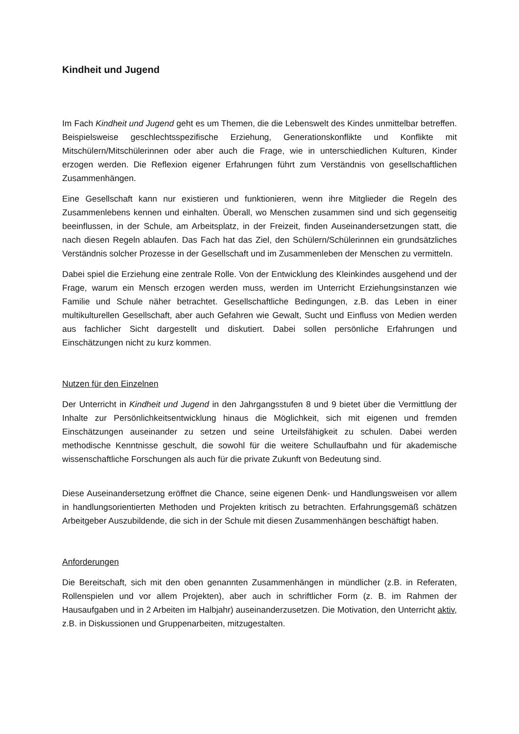Kindheit und Jugend
Im Fach Kindheit und Jugend geht es um Themen, die die Lebenswelt des Kindes unmittelbar betreffen. Beispielsweise geschlechtsspezifische Erziehung, Generationskonflikte und Konflikte mit Mitschülern/Mitschülerinnen oder aber auch die Frage, wie in unterschiedlichen Kulturen, Kinder erzogen werden. Die Reflexion eigener Erfahrungen führt zum Verständnis von gesellschaftlichen Zusammenhängen.
Eine Gesellschaft kann nur existieren und funktionieren, wenn ihre Mitglieder die Regeln des Zusammenlebens kennen und einhalten. Überall, wo Menschen zusammen sind und sich gegenseitig beeinflussen, in der Schule, am Arbeitsplatz, in der Freizeit, finden Auseinandersetzungen statt, die nach diesen Regeln ablaufen. Das Fach hat das Ziel, den Schülern/Schülerinnen ein grundsätzliches Verständnis solcher Prozesse in der Gesellschaft und im Zusammenleben der Menschen zu vermitteln.
Dabei spiel die Erziehung eine zentrale Rolle. Von der Entwicklung des Kleinkindes ausgehend und der Frage, warum ein Mensch erzogen werden muss, werden im Unterricht Erziehungsinstanzen wie Familie und Schule näher betrachtet. Gesellschaftliche Bedingungen, z.B. das Leben in einer multikulturellen Gesellschaft, aber auch Gefahren wie Gewalt, Sucht und Einfluss von Medien werden aus fachlicher Sicht dargestellt und diskutiert. Dabei sollen persönliche Erfahrungen und Einschätzungen nicht zu kurz kommen.
Nutzen für den Einzelnen
Der Unterricht in Kindheit und Jugend in den Jahrgangsstufen 8 und 9 bietet über die Vermittlung der Inhalte zur Persönlichkeitsentwicklung hinaus die Möglichkeit, sich mit eigenen und fremden Einschätzungen auseinander zu setzen und seine Urteilsfähigkeit zu schulen. Dabei werden methodische Kenntnisse geschult, die sowohl für die weitere Schullaufbahn und für akademische wissenschaftliche Forschungen als auch für die private Zukunft von Bedeutung sind.
Diese Auseinandersetzung eröffnet die Chance, seine eigenen Denk- und Handlungsweisen vor allem in handlungsorientierten Methoden und Projekten kritisch zu betrachten. Erfahrungsgemäß schätzen Arbeitgeber Auszubildende, die sich in der Schule mit diesen Zusammenhängen beschäftigt haben.
Anforderungen
Die Bereitschaft, sich mit den oben genannten Zusammenhängen in mündlicher (z.B. in Referaten, Rollenspielen und vor allem Projekten), aber auch in schriftlicher Form (z. B. im Rahmen der Hausaufgaben und in 2 Arbeiten im Halbjahr) auseinanderzusetzen. Die Motivation, den Unterricht aktiv, z.B. in Diskussionen und Gruppenarbeiten, mitzugestalten.